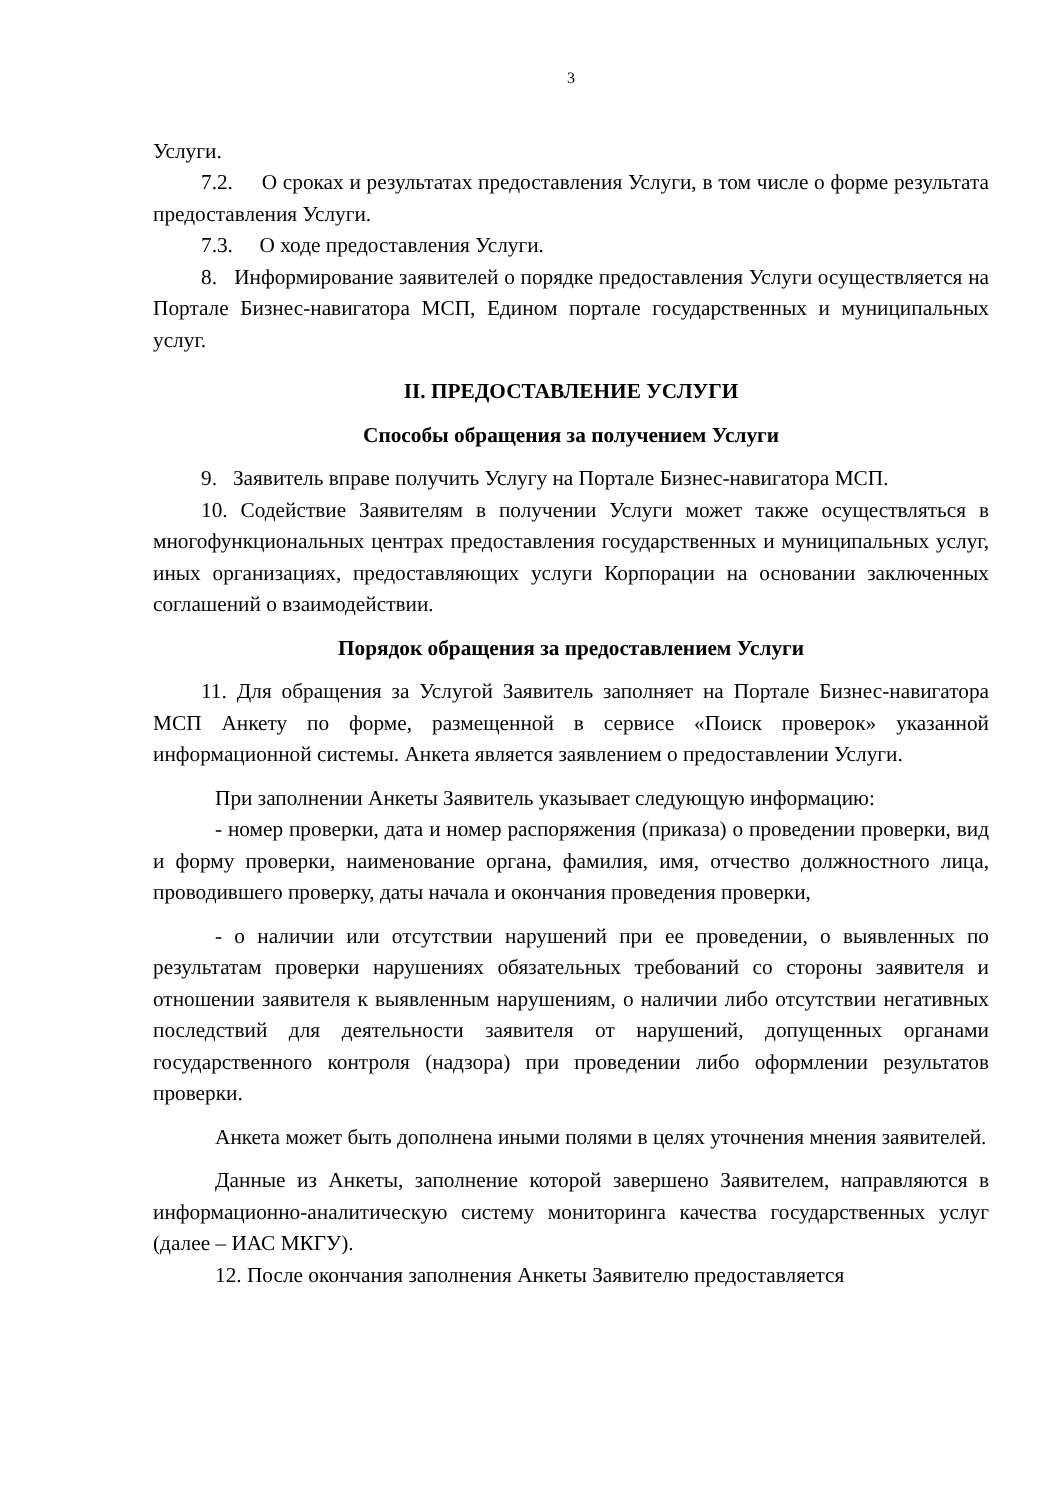3
Услуги.
7.2. О сроках и результатах предоставления Услуги, в том числе о форме результата предоставления Услуги.
7.3. О ходе предоставления Услуги.
8. Информирование заявителей о порядке предоставления Услуги осуществляется на Портале Бизнес-навигатора МСП, Едином портале государственных и муниципальных услуг.
II. ПРЕДОСТАВЛЕНИЕ УСЛУГИ
Способы обращения за получением Услуги
9. Заявитель вправе получить Услугу на Портале Бизнес-навигатора МСП.
10. Содействие Заявителям в получении Услуги может также осуществляться в многофункциональных центрах предоставления государственных и муниципальных услуг, иных организациях, предоставляющих услуги Корпорации на основании заключенных соглашений о взаимодействии.
Порядок обращения за предоставлением Услуги
11. Для обращения за Услугой Заявитель заполняет на Портале Бизнес-навигатора МСП Анкету по форме, размещенной в сервисе «Поиск проверок» указанной информационной системы. Анкета является заявлением о предоставлении Услуги.
При заполнении Анкеты Заявитель указывает следующую информацию:
- номер проверки, дата и номер распоряжения (приказа) о проведении проверки, вид и форму проверки, наименование органа, фамилия, имя, отчество должностного лица, проводившего проверку, даты начала и окончания проведения проверки,
- о наличии или отсутствии нарушений при ее проведении, о выявленных по результатам проверки нарушениях обязательных требований со стороны заявителя и отношении заявителя к выявленным нарушениям, о наличии либо отсутствии негативных последствий для деятельности заявителя от нарушений, допущенных органами государственного контроля (надзора) при проведении либо оформлении результатов проверки.
Анкета может быть дополнена иными полями в целях уточнения мнения заявителей.
Данные из Анкеты, заполнение которой завершено Заявителем, направляются в информационно-аналитическую систему мониторинга качества государственных услуг (далее – ИАС МКГУ).
12. После окончания заполнения Анкеты Заявителю предоставляется